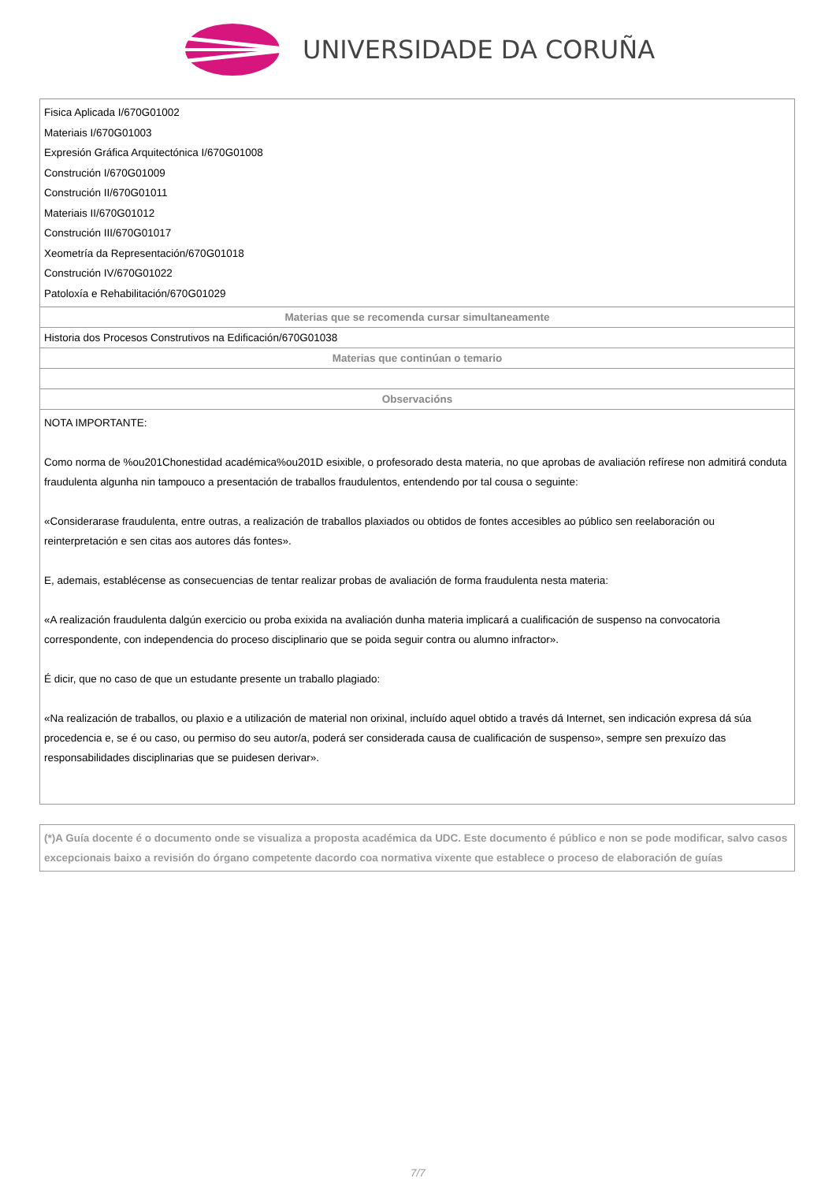UNIVERSIDADE DA CORUÑA
| Fisica Aplicada I/670G01002 Materiais I/670G01003 Expresión Gráfica Arquitectónica I/670G01008 Construción I/670G01009 Construción II/670G01011 Materiais II/670G01012 Construción III/670G01017 Xeometría da Representación/670G01018 Construción IV/670G01022 Patoloxía e Rehabilitación/670G01029 |
| Materias que se recomenda cursar simultaneamente |
| Historia dos Procesos Construtivos na Edificación/670G01038 |
| Materias que continúan o temario |
| Observacións |
| NOTA IMPORTANTE: Como norma de %ou201Chonestidad académica%ou201D esixible, o profesorado desta materia, no que aprobas de avaliación refírese non admitirá conduta fraudulenta algunha nin tampouco a presentación de traballos fraudulentos, entendendo por tal cousa o seguinte: «Considerarase fraudulenta, entre outras, a realización de traballos plaxiados ou obtidos de fontes accesibles ao público sen reelaboración ou reinterpretación e sen citas aos autores dás fontes». E, ademais, establécense as consecuencias de tentar realizar probas de avaliación de forma fraudulenta nesta materia: «A realización fraudulenta dalgún exercicio ou proba exixida na avaliación dunha materia implicará a cualificación de suspenso na convocatoria correspondente, con independencia do proceso disciplinario que se poida seguir contra ou alumno infractor». É dicir, que no caso de que un estudante presente un traballo plagiado: «Na realización de traballos, ou plaxio e a utilización de material non orixinal, incluído aquel obtido a través dá Internet, sen indicación expresa dá súa procedencia e, se é ou caso, ou permiso do seu autor/a, poderá ser considerada causa de cualificación de suspenso», sempre sen prexuízo das responsabilidades disciplinarias que se puidesen derivar». |
| (*)A Guía docente é o documento onde se visualiza a proposta académica da UDC. Este documento é público e non se pode modificar, salvo casos excepcionais baixo a revisión do órgano competente dacordo coa normativa vixente que establece o proceso de elaboración de guías |
7/7